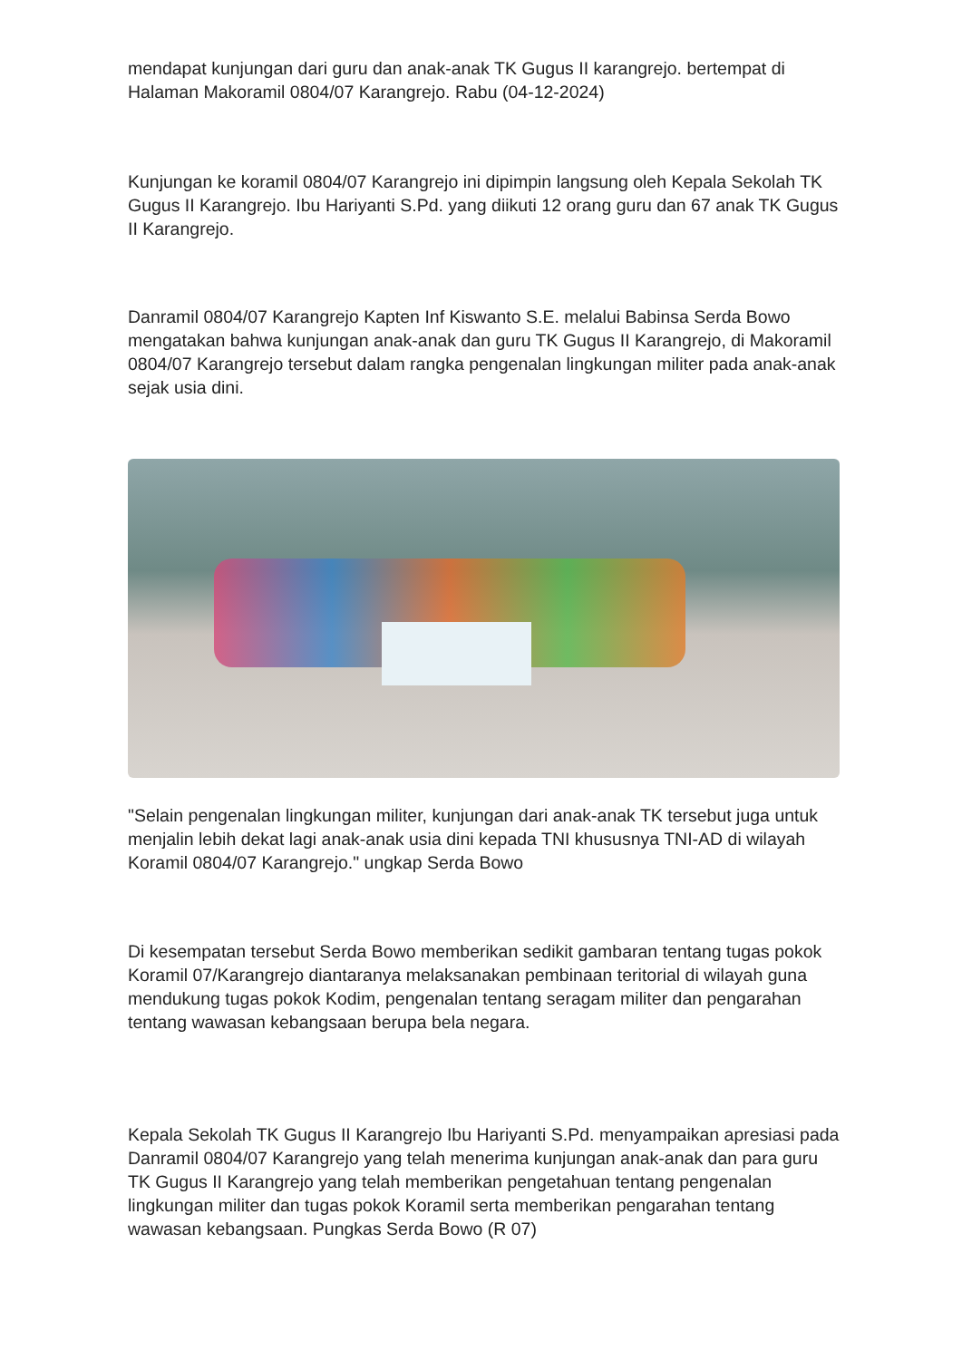mendapat kunjungan dari guru dan anak-anak TK Gugus II karangrejo. bertempat di Halaman Makoramil 0804/07 Karangrejo. Rabu (04-12-2024)
Kunjungan ke koramil 0804/07 Karangrejo ini dipimpin langsung oleh Kepala Sekolah TK Gugus II Karangrejo. Ibu Hariyanti S.Pd. yang diikuti 12 orang guru dan 67 anak TK Gugus II Karangrejo.
Danramil 0804/07 Karangrejo Kapten Inf Kiswanto S.E. melalui Babinsa Serda Bowo mengatakan bahwa kunjungan anak-anak dan guru TK Gugus II Karangrejo, di Makoramil 0804/07 Karangrejo tersebut dalam rangka pengenalan lingkungan militer pada anak-anak sejak usia dini.
"Selain pengenalan lingkungan militer, kunjungan dari anak-anak TK tersebut juga untuk menjalin lebih dekat lagi anak-anak usia dini kepada TNI khususnya TNI-AD di wilayah Koramil 0804/07 Karangrejo." ungkap Serda Bowo
Di kesempatan tersebut Serda Bowo memberikan sedikit gambaran tentang tugas pokok Koramil 07/Karangrejo diantaranya melaksanakan pembinaan teritorial di wilayah guna mendukung tugas pokok Kodim, pengenalan tentang seragam militer dan pengarahan tentang wawasan kebangsaan berupa bela negara.
Kepala Sekolah TK Gugus II Karangrejo Ibu Hariyanti S.Pd. menyampaikan apresiasi pada Danramil 0804/07 Karangrejo yang telah menerima kunjungan anak-anak dan para guru TK Gugus II Karangrejo yang telah memberikan pengetahuan tentang pengenalan lingkungan militer dan tugas pokok Koramil serta memberikan pengarahan tentang wawasan kebangsaan. Pungkas Serda Bowo (R 07)